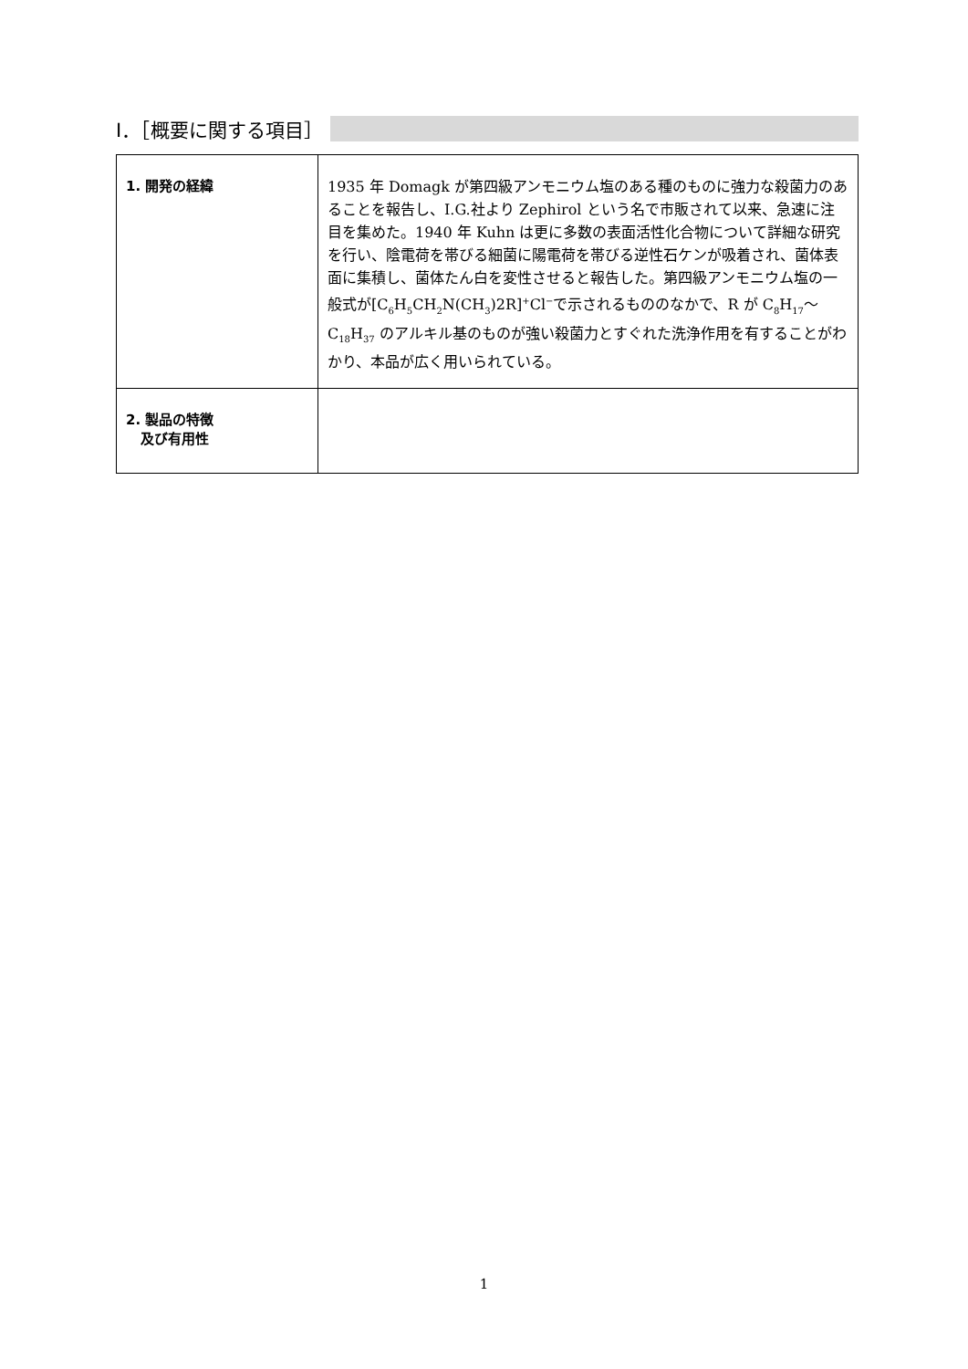Ⅰ．［概要に関する項目］
| 1. 開発の経緯 | 1935 年 Domagk が第四級アンモニウム塩のある種のものに強力な殺菌力のあることを報告し、I.G.社より Zephirol という名で市販されて以来、急速に注目を集めた。1940 年 Kuhn は更に多数の表面活性化合物について詳細な研究を行い、陰電荷を帯びる細菌に陽電荷を帯びる逆性石ケンが吸着され、菌体表面に集積し、菌体たん白を変性させると報告した。第四級アンモニウム塩の一般式が[C<sub>6</sub>H<sub>5</sub>CH<sub>2</sub>N(CH<sub>3</sub>)2R]<sup>+</sup>Cl<sup>−</sup>で示されるもののなかで、R が C<sub>8</sub>H<sub>17</sub>～C<sub>18</sub>H<sub>37</sub> のアルキル基のものが強い殺菌力とすぐれた洗浄作用を有することがわかり、本品が広く用いられている。 |
| 2. 製品の特徴 及び有用性 | |
1